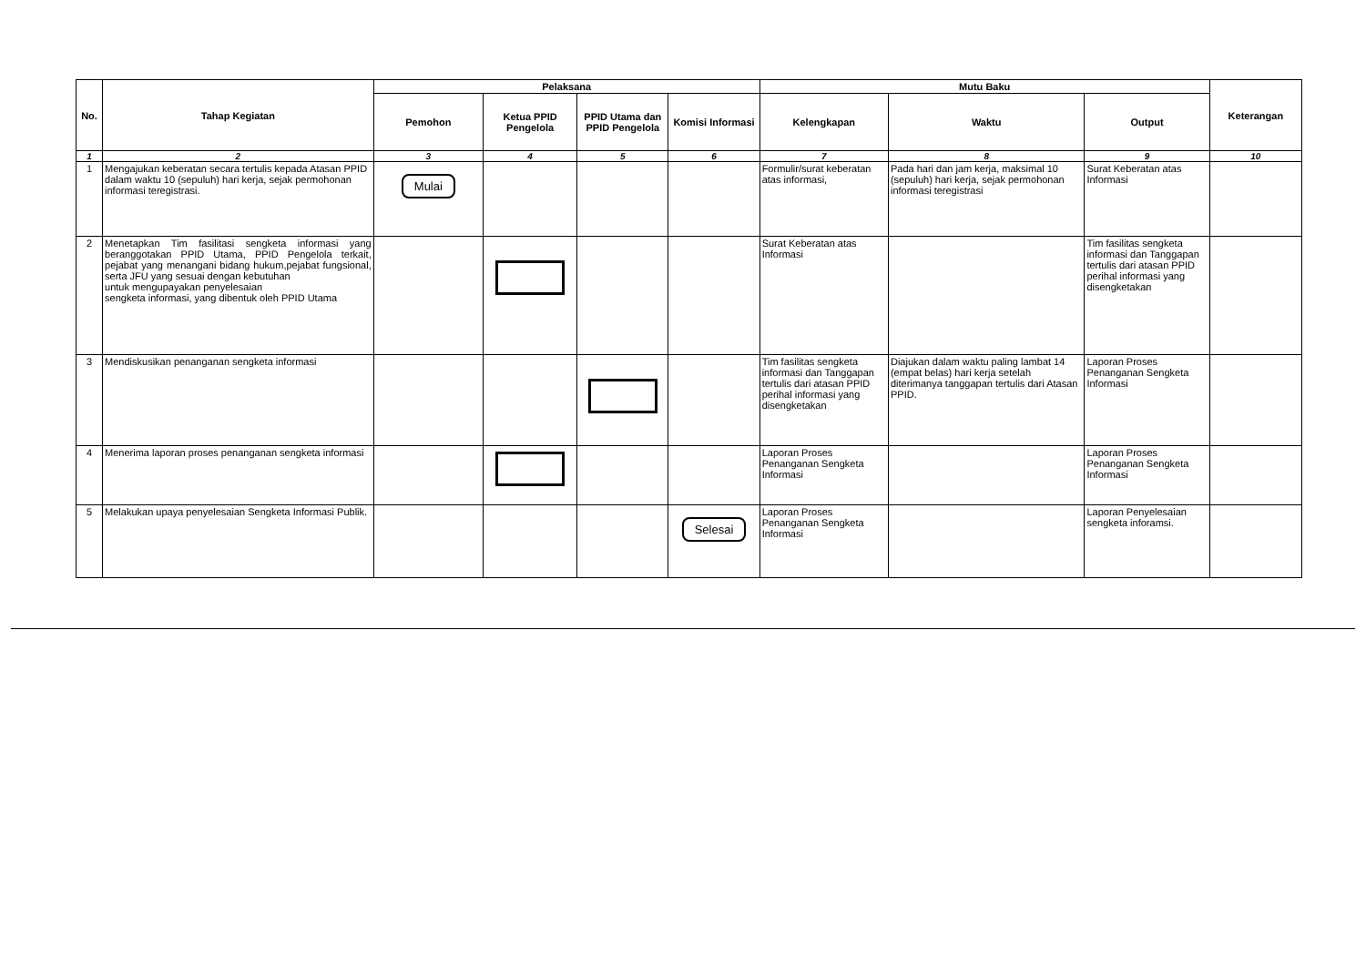| No. | Tahap Kegiatan | Pelaksana | | | | Mutu Baku | | | Keterangan |
| --- | --- | --- | --- | --- | --- | --- | --- | --- | --- |
| | | Pemohon | Ketua PPID Pengelola | PPID Utama dan PPID Pengelola | Komisi Informasi | Kelengkapan | Waktu | Output | |
| 1 | 2 | 3 | 4 | 5 | 6 | 7 | 8 | 9 | 10 |
| 1 | Mengajukan keberatan secara tertulis kepada Atasan PPID dalam waktu 10 (sepuluh) hari kerja, sejak permohonan informasi teregistrasi. | Mulai | | | | Formulir/surat keberatan atas informasi, | Pada hari dan jam kerja, maksimal 10 (sepuluh) hari kerja, sejak permohonan informasi teregistrasi | Surat Keberatan atas Informasi | |
| 2 | Menetapkan Tim fasilitasi sengketa informasi yang beranggotakan PPID Utama, PPID Pengelola terkait, pejabat yang menangani bidang hukum,pejabat fungsional, serta JFU yang sesuai dengan kebutuhan untuk mengupayakan penyelesaian sengketa informasi, yang dibentuk oleh PPID Utama | | | | | Surat Keberatan atas Informasi | | Tim fasilitas sengketa informasi dan Tanggapan tertulis dari atasan PPID perihal informasi yang disengketakan | |
| 3 | Mendiskusikan penanganan sengketa informasi | | | | | Tim fasilitas sengketa informasi dan Tanggapan tertulis dari atasan PPID perihal informasi yang disengketakan | Diajukan dalam waktu paling lambat 14 (empat belas) hari kerja setelah diterimanya tanggapan tertulis dari Atasan PPID. | Laporan Proses Penanganan Sengketa Informasi | |
| 4 | Menerima laporan proses penanganan sengketa informasi | | | | | Laporan Proses Penanganan Sengketa Informasi | | Laporan Proses Penanganan Sengketa Informasi | |
| 5 | Melakukan upaya penyelesaian Sengketa Informasi Publik. | | | | Selesai | Laporan Proses Penanganan Sengketa Informasi | | Laporan Penyelesaian sengketa inforamsi. | |